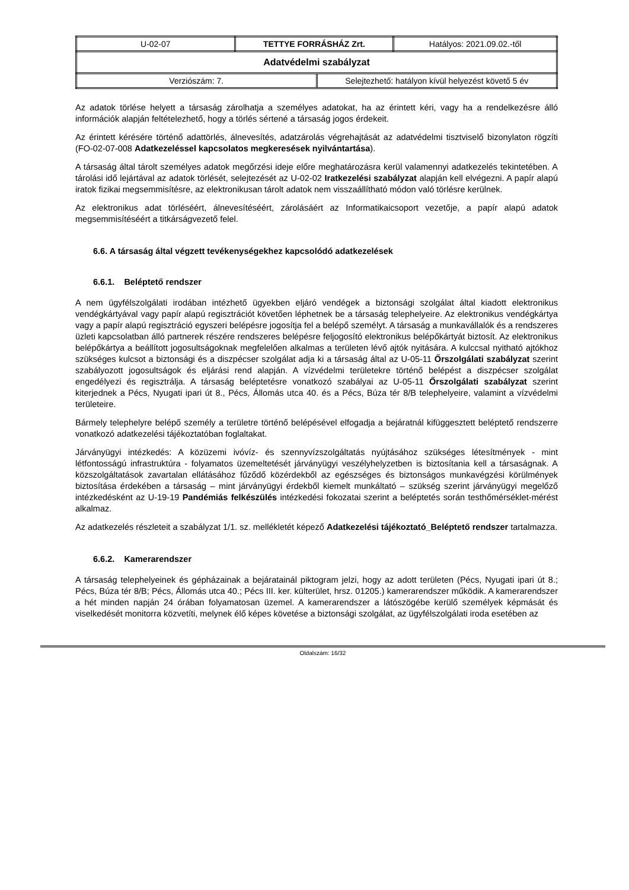| U-02-07 | TETTYE FORRÁSHÁZ Zrt. | Hatályos: 2021.09.02.-től |
| Adatvédelmi szabályzat | | |
| / Verziószám: 7. / Selejtezhető: hatályon kívül helyezést követő 5 év / | | |
Az adatok törlése helyett a társaság zárolhatja a személyes adatokat, ha az érintett kéri, vagy ha a rendelkezésre álló információk alapján feltételezhető, hogy a törlés sértené a társaság jogos érdekeit.
Az érintett kérésére történő adattörlés, álnevesítés, adatzárolás végrehajtását az adatvédelmi tisztviselő bizonylaton rögzíti (FO-02-07-008 Adatkezeléssel kapcsolatos megkeresések nyilvántartása).
A társaság által tárolt személyes adatok megőrzési ideje előre meghatározásra kerül valamennyi adatkezelés tekintetében. A tárolási idő lejártával az adatok törlését, selejtezését az U-02-02 Iratkezelési szabályzat alapján kell elvégezni. A papír alapú iratok fizikai megsemmisítésre, az elektronikusan tárolt adatok nem visszaállítható módon való törlésre kerülnek.
Az elektronikus adat törléséért, álnevesítéséért, zárolásáért az Informatikaicsoport vezetője, a papír alapú adatok megsemmisítéséért a titkárságvezető felel.
6.6. A társaság által végzett tevékenységekhez kapcsolódó adatkezelések
6.6.1. Beléptető rendszer
A nem ügyfélszolgálati irodában intézhető ügyekben eljáró vendégek a biztonsági szolgálat által kiadott elektronikus vendégkártyával vagy papír alapú regisztrációt követően léphetnek be a társaság telephelyeire. Az elektronikus vendégkártya vagy a papír alapú regisztráció egyszeri belépésre jogosítja fel a belépő személyt. A társaság a munkavállalók és a rendszeres üzleti kapcsolatban álló partnerek részére rendszeres belépésre feljogosító elektronikus belépőkártyát biztosít. Az elektronikus belépőkártya a beállított jogosultságoknak megfelelően alkalmas a területen lévő ajtók nyitására. A kulccsal nyitható ajtókhoz szükséges kulcsot a biztonsági és a diszpécser szolgálat adja ki a társaság által az U-05-11 Őrszolgálati szabályzat szerint szabályozott jogosultságok és eljárási rend alapján. A vízvédelmi területekre történő belépést a diszpécser szolgálat engedélyezi és regisztrálja. A társaság beléptetésre vonatkozó szabályai az U-05-11 Őrszolgálati szabályzat szerint kiterjednek a Pécs, Nyugati ipari út 8., Pécs, Állomás utca 40. és a Pécs, Búza tér 8/B telephelyeire, valamint a vízvédelmi területeire.
Bármely telephelyre belépő személy a területre történő belépésével elfogadja a bejáratnál kifüggesztett beléptető rendszerre vonatkozó adatkezelési tájékoztatóban foglaltakat.
Járványügyi intézkedés: A közüzemi ivóvíz- és szennyvízszolgáltatás nyújtásához szükséges létesítmények - mint létfontosságú infrastruktúra - folyamatos üzemeltetését járványügyi veszélyhelyzetben is biztosítania kell a társaságnak. A közszolgáltatások zavartalan ellátásához fűződő közérdekből az egészséges és biztonságos munkavégzési körülmények biztosítása érdekében a társaság – mint járványügyi érdekből kiemelt munkáltató – szükség szerint járványügyi megelőző intézkedésként az U-19-19 Pandémiás felkészülés intézkedési fokozatai szerint a beléptetés során testhőmérséklet-mérést alkalmaz.
Az adatkezelés részleteit a szabályzat 1/1. sz. mellékletét képező Adatkezelési tájékoztató_Beléptető rendszer tartalmazza.
6.6.2. Kamerarendszer
A társaság telephelyeinek és gépházainak a bejáratainál piktogram jelzi, hogy az adott területen (Pécs, Nyugati ipari út 8.; Pécs, Búza tér 8/B; Pécs, Állomás utca 40.; Pécs III. ker. külterület, hrsz. 01205.) kamerarendszer működik. A kamerarendszer a hét minden napján 24 órában folyamatosan üzemel. A kamerarendszer a látószögébe kerülő személyek képmását és viselkedését monitorra közvetíti, melynek élő képes követése a biztonsági szolgálat, az ügyfélszolgálati iroda esetében az
Oldalszám: 16/32